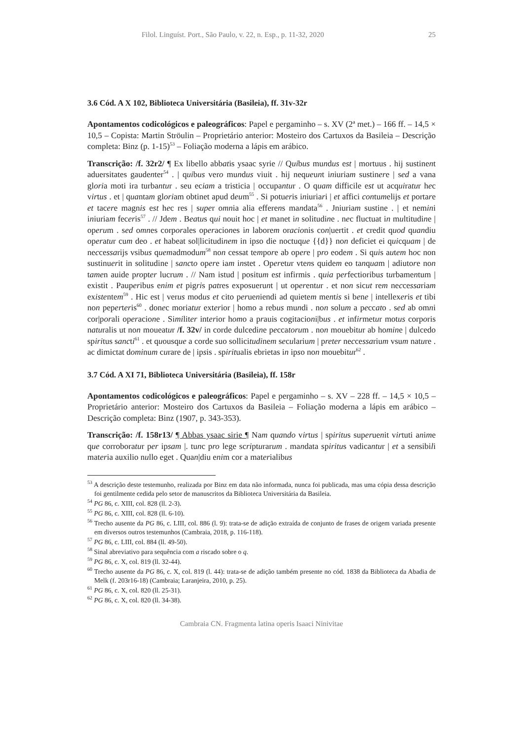Filol. Linguíst. Port., São Paulo, v. 22, n. Esp., p. 11-32, 2020 25
3.6 Cód. A X 102, Biblioteca Universitária (Basileia), ff. 31v-32r
Apontamentos codicológicos e paleográficos: Papel e pergaminho – s. XV (2ª met.) – 166 ff. – 14,5 × 10,5 – Copista: Martin Ströulin – Proprietário anterior: Mosteiro dos Cartuxos da Basileia – Descrição completa: Binz (p. 1-15)<sup>53</sup> – Foliação moderna a lápis em arábico.
Transcrição: /f. 32r2/ ¶ Ex libello abbatis ysaac syrie // Quibus mundus est | mortuus . hij sustinent aduersitates gaudenter<sup>54</sup> . | quibus vero mundus viuit . hij nequeunt iniuriam sustinere | sed a vana gloria moti ira turbantur . seu eciam a tristicia | occupantur . O quam difficile est ut acquiratur hec virtus . et | quantam gloriam obtinet apud deum<sup>55</sup> . Si potueris iniuriari | et affici contumelijs et portare et tacere magnis est hec res | super omnia alia efferens mandata<sup>56</sup> . Jniuriam sustine . | et nemini iniuriam feceris<sup>57</sup> . // Jdem . Beatus qui nouit hoc | et manet in solitudine . nec fluctuat in multitudine | operum . sed omnes corporales operaciones in laborem oracionis con|uertit . et credit quod quandiu operatur cum deo . et habeat sol|licitudinem in ipso die noctuque {{d}} non deficiet ei quicquam | de neccessarijs vsibus quemadmodum<sup>58</sup> non cessat tempore ab opere | pro eodem . Si quis autem hoc non sustinuerit in solitudine | sancto opere iam instet . Operetur vtens quidem eo tanquam | adiutore non tamen auide propter lucrum . // Nam istud | positum est infirmis . quia perfectioribus turbamentum | existit . Pauperibus enim et pigris patres exposuerunt | ut operentur . et non sicut rem neccessariam existentem<sup>59</sup> . Hic est | verus modus et cito perueniendi ad quietem mentis si bene | intellexeris et tibi non peperteris<sup>60</sup> . donec moriatur exterior | homo a rebus mundi . non solum a peccato . sed ab omni cor|porali operacione . Similiter interior homo a prauis cogitacioni|bus . et infirmetur motus corporis naturalis ut non moueatur /f. 32v/ in corde dulcedine peccatorum . non mouebitur ab homine | dulcedo spiritus sancti<sup>61</sup> . et quousque a corde suo sollicitudinem secularium | preter neccessarium vsum nature . ac dimictat dominum curare de | ipsis . spiritualis ebrietas in ipso non mouebitur<sup>62</sup> .
3.7 Cód. A XI 71, Biblioteca Universitária (Basileia), ff. 158r
Apontamentos codicológicos e paleográficos: Papel e pergaminho – s. XV – 228 ff. – 14,5 × 10,5 – Proprietário anterior: Mosteiro dos Cartuxos da Basileia – Foliação moderna a lápis em arábico – Descrição completa: Binz (1907, p. 343-353).
Transcrição: /f. 158r13/ ¶ Abbas ysaac sirie ¶ Nam quando virtus | spiritus superuenit virtuti anime que corroboratur per ipsam |. tunc pro lege scripturarum . mandata spiritus vadicantur | et a sensibili materia auxilio nullo eget . Quan|diu enim cor a materialibus
<sup>53</sup> A descrição deste testemunho, realizada por Binz em data não informada, nunca foi publicada, mas uma cópia dessa descrição foi gentilmente cedida pelo setor de manuscritos da Biblioteca Universitária da Basileia.
<sup>54</sup> PG 86, c. XIII, col. 828 (ll. 2-3).
<sup>55</sup> PG 86, c. XIII, col. 828 (ll. 6-10).
<sup>56</sup> Trecho ausente da PG 86, c. LIII, col. 886 (l. 9): trata-se de adição extraída de conjunto de frases de origem variada presente em diversos outros testemunhos (Cambraia, 2018, p. 116-118).
<sup>57</sup> PG 86, c. LIII, col. 884 (ll. 49-50).
<sup>58</sup> Sinal abreviativo para sequência com a riscado sobre o q.
<sup>59</sup> PG 86, c. X, col. 819 (ll. 32-44).
<sup>60</sup> Trecho ausente da PG 86, c. X, col. 819 (l. 44): trata-se de adição também presente no cód. 1838 da Biblioteca da Abadia de Melk (f. 203r16-18) (Cambraia; Laranjeira, 2010, p. 25).
<sup>61</sup> PG 86, c. X, col. 820 (ll. 25-31).
<sup>62</sup> PG 86, c. X, col. 820 (ll. 34-38).
Cambraia CN. Fragmenta latina operis Isaaci Ninivitae